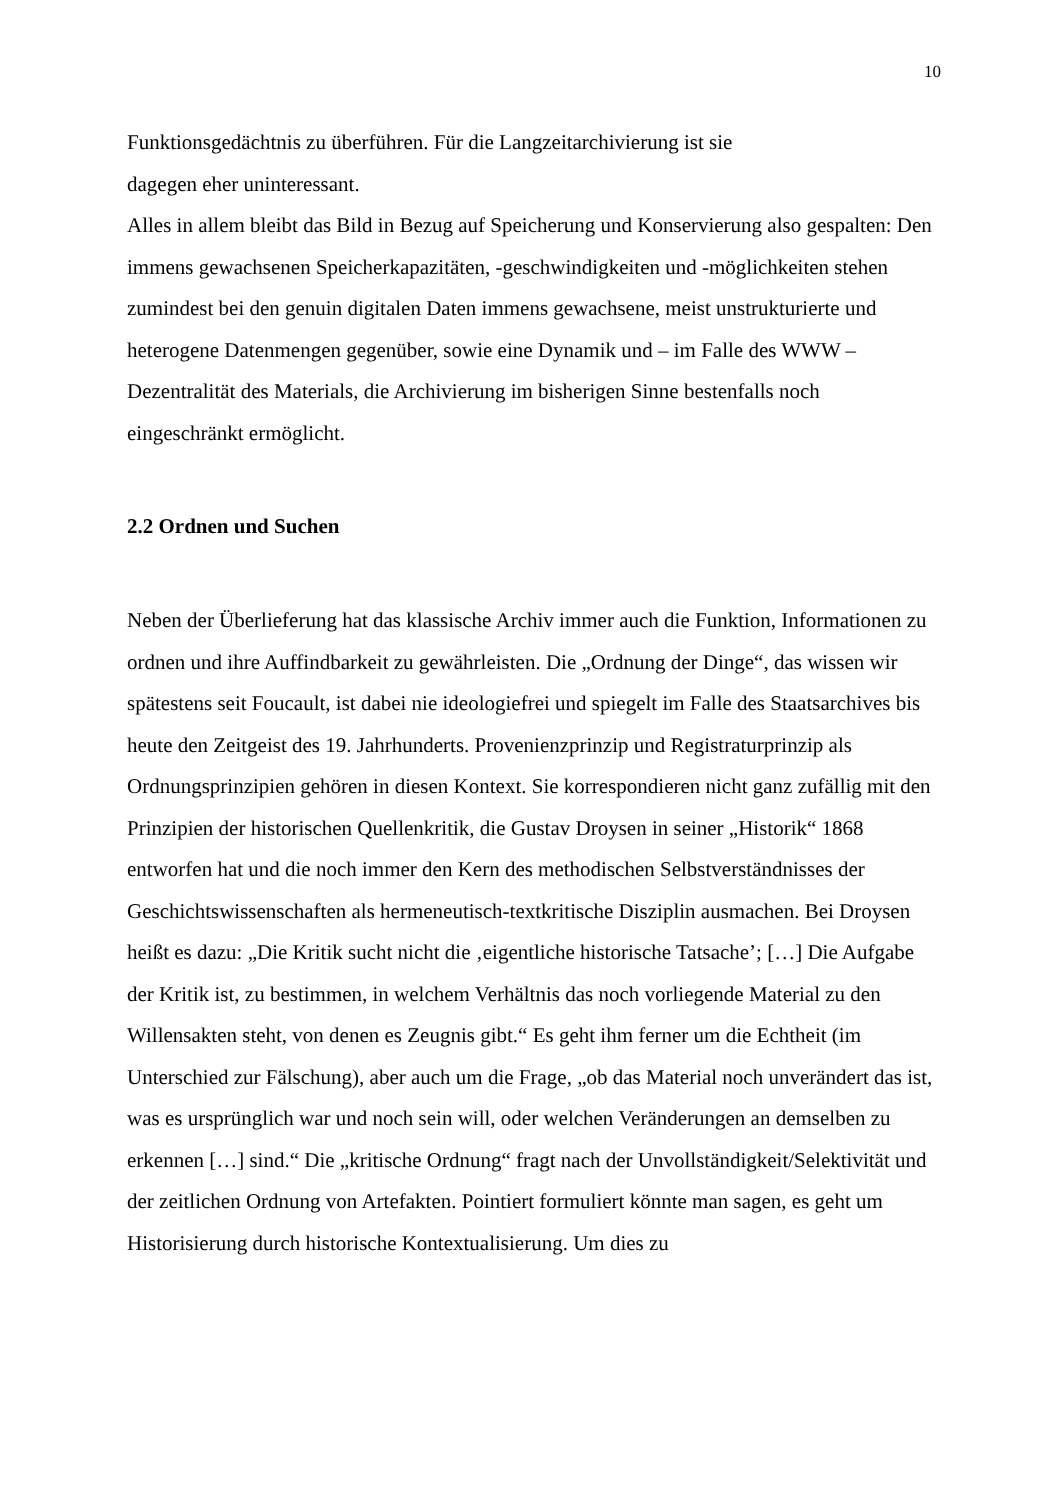10
Funktionsgedächtnis zu überführen. Für die Langzeitarchivierung ist sie
dagegen eher uninteressant.
Alles in allem bleibt das Bild in Bezug auf Speicherung und Konservierung also gespalten: Den immens gewachsenen Speicherkapazitäten, -geschwindigkeiten und -möglichkeiten stehen zumindest bei den genuin digitalen Daten immens gewachsene, meist unstrukturierte und heterogene Datenmengen gegenüber, sowie eine Dynamik und – im Falle des WWW – Dezentralität des Materials, die Archivierung im bisherigen Sinne bestenfalls noch eingeschränkt ermöglicht.
2.2 Ordnen und Suchen
Neben der Überlieferung hat das klassische Archiv immer auch die Funktion, Informationen zu ordnen und ihre Auffindbarkeit zu gewährleisten. Die „Ordnung der Dinge“, das wissen wir spätestens seit Foucault, ist dabei nie ideologiefrei und spiegelt im Falle des Staatsarchives bis heute den Zeitgeist des 19. Jahrhunderts. Provenienzprinzip und Registraturprinzip als Ordnungsprinzipien gehören in diesen Kontext. Sie korrespondieren nicht ganz zufällig mit den Prinzipien der historischen Quellenkritik, die Gustav Droysen in seiner „Historik“ 1868 entworfen hat und die noch immer den Kern des methodischen Selbstverständnisses der Geschichtswissenschaften als hermeneutisch-textkritische Disziplin ausmachen. Bei Droysen heißt es dazu: „Die Kritik sucht nicht die ‚eigentliche historische Tatsache’; […] Die Aufgabe der Kritik ist, zu bestimmen, in welchem Verhältnis das noch vorliegende Material zu den Willensakten steht, von denen es Zeugnis gibt.“ Es geht ihm ferner um die Echtheit (im Unterschied zur Fälschung), aber auch um die Frage, „ob das Material noch unverändert das ist, was es ursprünglich war und noch sein will, oder welchen Veränderungen an demselben zu erkennen […] sind.“ Die „kritische Ordnung“ fragt nach der Unvollständigkeit/Selektivität und der zeitlichen Ordnung von Artefakten. Pointiert formuliert könnte man sagen, es geht um Historisierung durch historische Kontextualisierung. Um dies zu